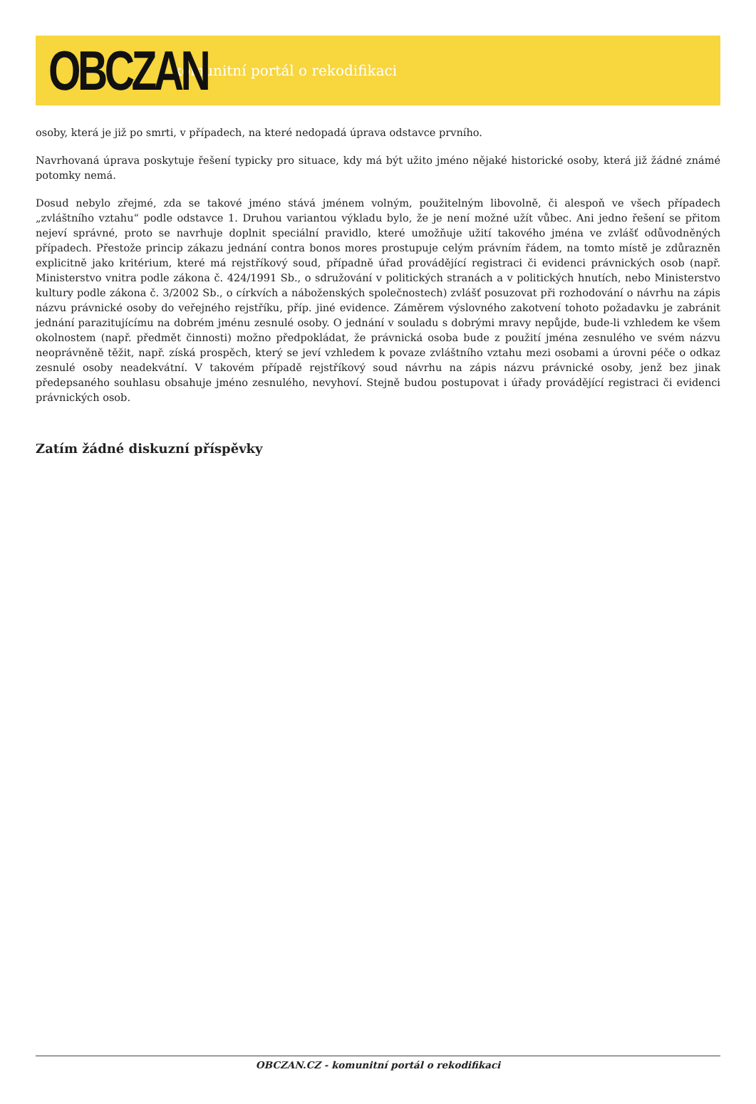OBCZAN
komunitní portál o rekodifikaci
osoby, která je již po smrti, v případech, na které nedopadá úprava odstavce prvního.
Navrhovaná úprava poskytuje řešení typicky pro situace, kdy má být užito jméno nějaké historické osoby, která již žádné známé potomky nemá.
Dosud nebylo zřejmé, zda se takové jméno stává jménem volným, použitelným libovolně, či alespoň ve všech případech „zvláštního vztahu“ podle odstavce 1. Druhou variantou výkladu bylo, že je není možné užít vůbec. Ani jedno řešení se přitom nejeví správné, proto se navrhuje doplnit speciální pravidlo, které umožňuje užití takového jména ve zvlášť odůvodněných případech. Přestože princip zákazu jednání contra bonos mores prostupuje celým právním řádem, na tomto místě je zdůrazněn explicitně jako kritérium, které má rejstříkový soud, případně úřad provádějící registraci či evidenci právnických osob (např. Ministerstvo vnitra podle zákona č. 424/1991 Sb., o sdružování v politických stranách a v politických hnutích, nebo Ministerstvo kultury podle zákona č. 3/2002 Sb., o církvích a náboženských společnostech) zvlášť posuzovat při rozhodování o návrhu na zápis názvu právnické osoby do veřejného rejstříku, příp. jiné evidence. Záměrem výslovného zakotvení tohoto požadavku je zabránit jednání parazitujícímu na dobrém jménu zesnulé osoby. O jednání v souladu s dobrými mravy nepůjde, bude-li vzhledem ke všem okolnostem (např. předmět činnosti) možno předpokládat, že právnická osoba bude z použití jména zesnulého ve svém názvu neoprávněně těžit, např. získá prospěch, který se jeví vzhledem k povaze zvláštního vztahu mezi osobami a úrovni péče o odkaz zesnulé osoby neadekvátní. V takovém případě rejstříkový soud návrhu na zápis názvu právnické osoby, jenž bez jinak předepsaného souhlasu obsahuje jméno zesnulého, nevyhoví. Stejně budou postupovat i úřady provádějící registraci či evidenci právnických osob.
Zatím žádné diskuzní příspěvky
OBCZAN.CZ - komunitní portál o rekodifikaci